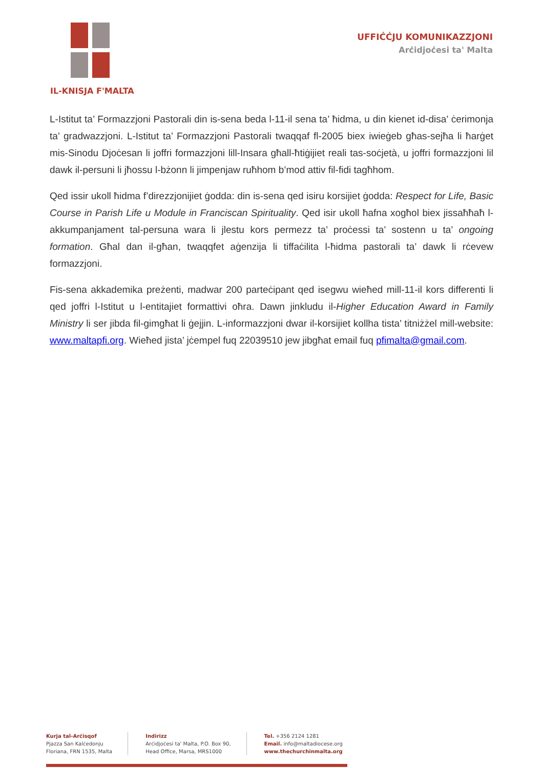IL-KNISJA F'MALTA UFFIĊĊJU KOMUNIKAZZJONI
Arċidjoċesi ta' Malta
L-Istitut ta’ Formazzjoni Pastorali din is-sena beda l-11-il sena ta’ ħidma, u din kienet id-disa’ ċerimonja ta’ gradwazzjoni. L-Istitut ta’ Formazzjoni Pastorali twaqqaf fl-2005 biex iwieġeb għas-sejħa li ħarġet mis-Sinodu Djoċesan li joffri formazzjoni lill-Insara għall-ħtiġijiet reali tas-soċjetà, u joffri formazzjoni lil dawk il-persuni li jħossu l-bżonn li jimpenjaw ruħhom b’mod attiv fil-fidi tagħhom.
Qed issir ukoll ħidma f’direzzjonijiet ġodda: din is-sena qed isiru korsijiet ġodda: Respect for Life, Basic Course in Parish Life u Module in Franciscan Spirituality. Qed isir ukoll ħafna xogħol biex jissaħħaħ l-akkumpanjament tal-persuna wara li jlestu kors permezz ta’ proċessi ta’ sostenn u ta’ ongoing formation. Għal dan il-għan, twaqqfet aġenzija li tiffaċilita l-ħidma pastorali ta’ dawk li rċevew formazzjoni.
Fis-sena akkademika preżenti, madwar 200 parteċipant qed isegwu wieħed mill-11-il kors differenti li qed joffri l-Istitut u l-entitajiet formattivi oħra. Dawn jinkludu il-Higher Education Award in Family Ministry li ser jibda fil-gimgħat li ġejjin. L-informazzjoni dwar il-korsijiet kollha tista’ titniżżel mill-website: www.maltapfi.org. Wieħed jista’ jċempel fuq 22039510 jew jibgħat email fuq pfimalta@gmail.com.
Kurja tal-Arċisqof
Pjazza San Kalċedonju
Floriana, FRN 1535, Malta
Indirizz
Arċidjoċesi ta' Malta, P.O. Box 90,
Head Office, Marsa, MRS1000
Tel. +356 2124 1281
Email. info@maltadiocese.org
www.thechurchinmalta.org